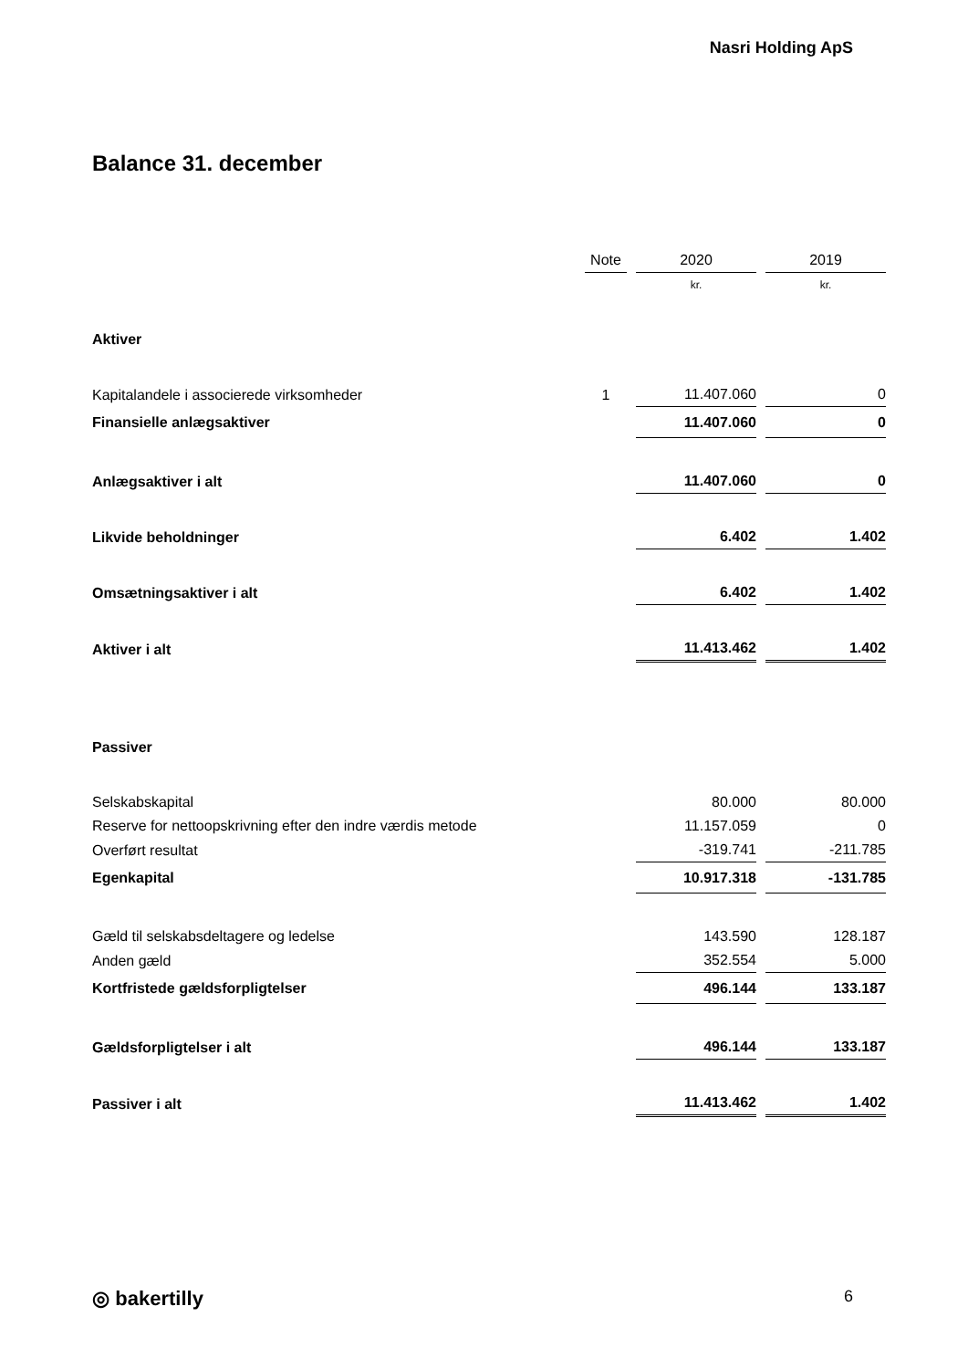Nasri Holding ApS
Balance 31. december
| | Note | | 2020 | | 2019 |
| --- | --- | --- | --- | --- | --- |
| | | | kr. | | kr. |
| Aktiver | | | | | |
| Kapitalandele i associerede virksomheder | 1 | | 11.407.060 | | 0 |
| Finansielle anlægsaktiver | | | 11.407.060 | | 0 |
| Anlægsaktiver i alt | | | 11.407.060 | | 0 |
| Likvide beholdninger | | | 6.402 | | 1.402 |
| Omsætningsaktiver i alt | | | 6.402 | | 1.402 |
| Aktiver i alt | | | 11.413.462 | | 1.402 |
| Passiver | | | | | |
| Selskabskapital | | | 80.000 | | 80.000 |
| Reserve for nettoopskrivning efter den indre værdis metode | | | 11.157.059 | | 0 |
| Overført resultat | | | -319.741 | | -211.785 |
| Egenkapital | | | 10.917.318 | | -131.785 |
| Gæld til selskabsdeltagere og ledelse | | | 143.590 | | 128.187 |
| Anden gæld | | | 352.554 | | 5.000 |
| Kortfristede gældsforpligtelser | | | 496.144 | | 133.187 |
| Gældsforpligtelser i alt | | | 496.144 | | 133.187 |
| Passiver i alt | | | 11.413.462 | | 1.402 |
◎ bakertilly 6